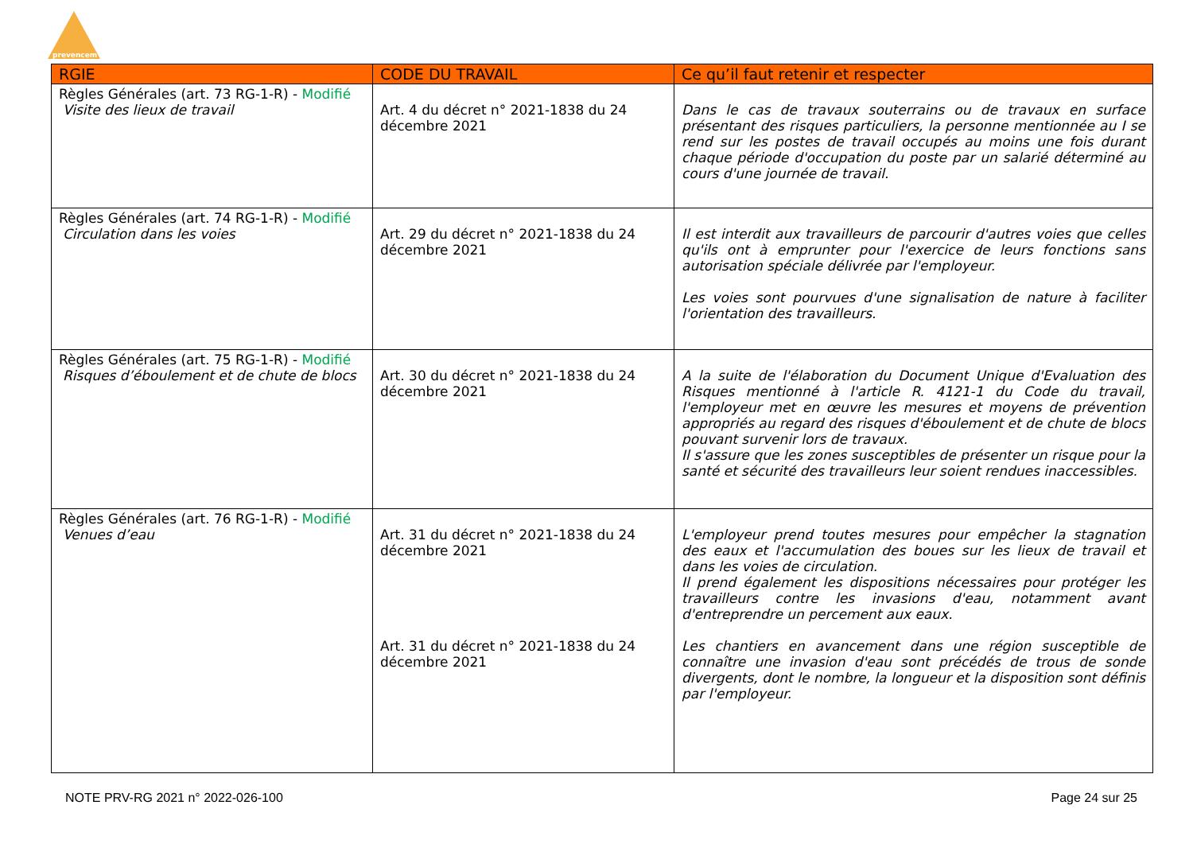prevencem
| RGIE | CODE DU TRAVAIL | Ce qu’il faut retenir et respecter |
| --- | --- | --- |
| Règles Générales (art. 73 RG-1-R) - Modifié Visite des lieux de travail | Art. 4 du décret n° 2021-1838 du 24 décembre 2021 | Dans le cas de travaux souterrains ou de travaux en surface présentant des risques particuliers, la personne mentionnée au I se rend sur les postes de travail occupés au moins une fois durant chaque période d'occupation du poste par un salarié déterminé au cours d'une journée de travail. |
| Règles Générales (art. 74 RG-1-R) - Modifié Circulation dans les voies | Art. 29 du décret n° 2021-1838 du 24 décembre 2021 | Il est interdit aux travailleurs de parcourir d'autres voies que celles qu'ils ont à emprunter pour l'exercice de leurs fonctions sans autorisation spéciale délivrée par l'employeur. Les voies sont pourvues d'une signalisation de nature à faciliter l'orientation des travailleurs. |
| Règles Générales (art. 75 RG-1-R) - Modifié Risques d’éboulement et de chute de blocs | Art. 30 du décret n° 2021-1838 du 24 décembre 2021 | A la suite de l'élaboration du Document Unique d'Evaluation des Risques mentionné à l'article R. 4121-1 du Code du travail, l'employeur met en œuvre les mesures et moyens de prévention appropriés au regard des risques d'éboulement et de chute de blocs pouvant survenir lors de travaux. Il s'assure que les zones susceptibles de présenter un risque pour la santé et sécurité des travailleurs leur soient rendues inaccessibles. |
| Règles Générales (art. 76 RG-1-R) - Modifié Venues d’eau | Art. 31 du décret n° 2021-1838 du 24 décembre 2021 Art. 31 du décret n° 2021-1838 du 24 décembre 2021 | L'employeur prend toutes mesures pour empêcher la stagnation des eaux et l'accumulation des boues sur les lieux de travail et dans les voies de circulation. Il prend également les dispositions nécessaires pour protéger les travailleurs contre les invasions d'eau, notamment avant d'entreprendre un percement aux eaux. Les chantiers en avancement dans une région susceptible de connaître une invasion d'eau sont précédés de trous de sonde divergents, dont le nombre, la longueur et la disposition sont définis par l'employeur. |
NOTE PRV-RG 2021 n° 2022-026-100 Page 24 sur 25